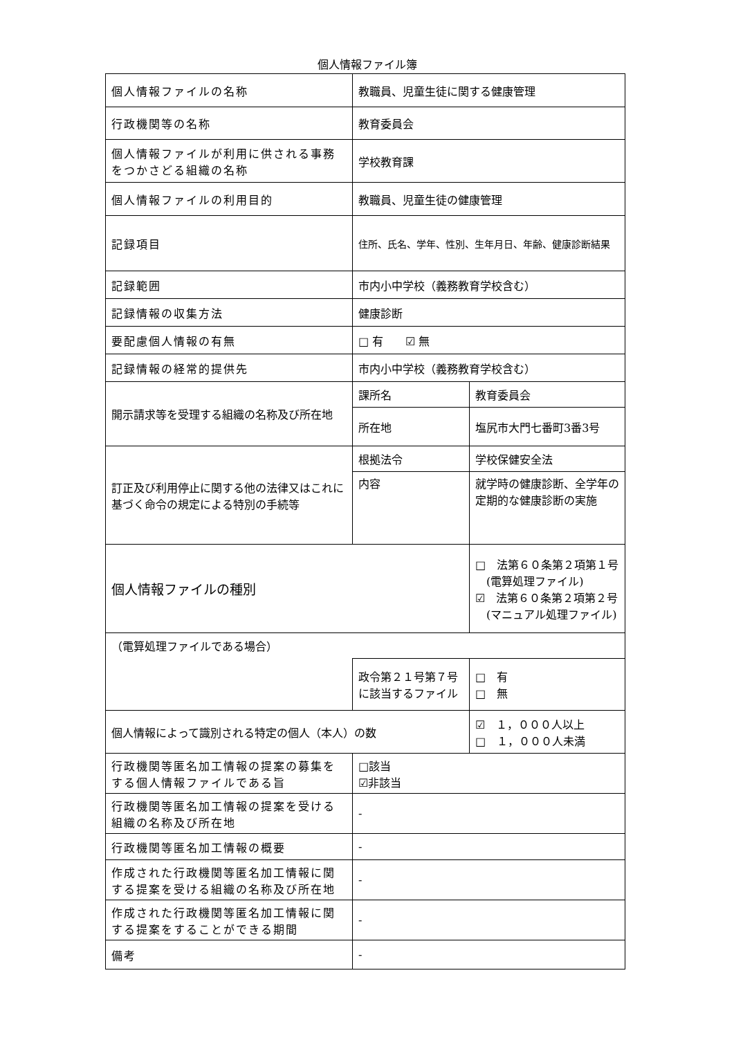個人情報ファイル簿
| 個人情報ファイルの名称 | 教職員、児童生徒に関する健康管理 | | |
| 行政機関等の名称 | 教育委員会 | | |
| 個人情報ファイルが利用に供される事務をつかさどる組織の名称 | 学校教育課 | | |
| 個人情報ファイルの利用目的 | 教職員、児童生徒の健康管理 | | |
| 記録項目 | 住所、氏名、学年、性別、生年月日、年齢、健康診断結果 | | |
| 記録範囲 | 市内小中学校（義務教育学校含む） | | |
| 記録情報の収集方法 | 健康診断 | | |
| 要配慮個人情報の有無 | □ 有 ☑ 無 | | |
| 記録情報の経常的提供先 | 市内小中学校（義務教育学校含む） | | |
| 開示請求等を受理する組織の名称及び所在地 | 課所名 | 教育委員会 | |
| | 所在地 | 塩尻市大門七番町3番3号 | |
| 訂正及び利用停止に関する他の法律又はこれに基づく命令の規定による特別の手続等 | 根拠法令 | 学校保健安全法 | |
| | 内容 | 就学時の健康診断、全学年の定期的な健康診断の実施 | |
| 個人情報ファイルの種別 | | | □ 法第６０条第２項第１号 (電算処理ファイル) ☑ 法第６０条第２項第２号 (マニュアル処理ファイル) |
| （電算処理ファイルである場合） | | | |
| | 政令第２１号第７号に該当するファイル | | □ 有 □ 無 |
| 個人情報によって識別される特定の個人（本人）の数 | | | ☑ １，０００人以上 □ １，０００人未満 |
| 行政機関等匿名加工情報の提案の募集をする個人情報ファイルである旨 | □該当 ☑非該当 | | |
| 行政機関等匿名加工情報の提案を受ける組織の名称及び所在地 | - | | |
| 行政機関等匿名加工情報の概要 | - | | |
| 作成された行政機関等匿名加工情報に関する提案を受ける組織の名称及び所在地 | - | | |
| 作成された行政機関等匿名加工情報に関する提案をすることができる期間 | - | | |
| 備考 | - | | |